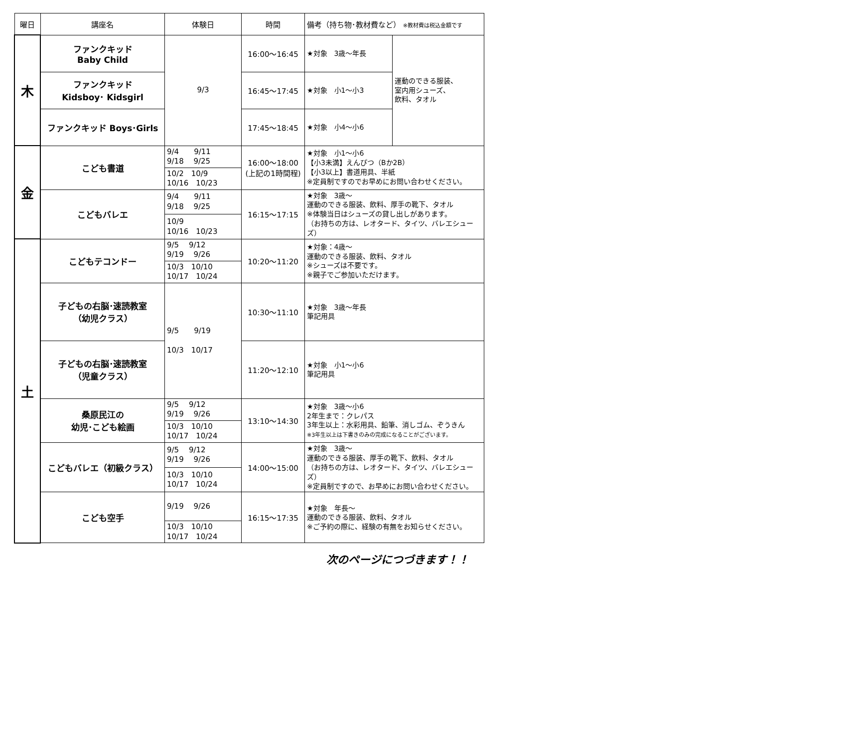| 曜日 | 講座名 | 体験日 | 時間 | 備考（持ち物･教材費など） ※教材費は税込金額です | |
| --- | --- | --- | --- | --- | --- |
| 木 | ファンクキッド Baby Child | 9/3 | 16:00～16:45 | ★対象 3歳～年長 | 運動のできる服装、 室内用シューズ、 飲料、タオル |
| | ファンクキッド Kidsboy･ Kidsgirl | | 16:45～17:45 | ★対象 小1～小3 | |
| | ファンクキッド Boys･Girls | | 17:45～18:45 | ★対象 小4～小6 | |
| 金 | こども書道 | 9/4 9/11 9/18 9/25 | 16:00～18:00 (上記の1時間程) | ★対象 小1～小6 【小3未満】えんぴつ（Bか2B） 【小3以上】書道用具、半紙 ※定員制ですのでお早めにお問い合わせください。 | |
| | | 10/2 10/9 10/16 10/23 | | | |
| | こどもバレエ | 9/4 9/11 9/18 9/25 | 16:15～17:15 | ★対象 3歳～ 運動のできる服装、飲料、厚手の靴下、タオル ※体験当日はシューズの貸し出しがあります。 （お持ちの方は、レオタード、タイツ、バレエシューズ） | |
| | | 10/9 10/16 10/23 | | | |
| 土 | こどもテコンドー | 9/5 9/12 9/19 9/26 | 10:20～11:20 | ★対象：4歳～ 運動のできる服装、飲料、タオル ※シューズは不要です。 ※親子でご参加いただけます。 | |
| | | 10/3 10/10 10/17 10/24 | | | |
| | 子どもの右脳･速読教室 （幼児クラス） | 9/5 9/19 10/3 10/17 | 10:30～11:10 | ★対象 3歳～年長 筆記用具 | |
| | 子どもの右脳･速読教室 （児童クラス） | | 11:20～12:10 | ★対象 小1～小6 筆記用具 | |
| | 桑原民江の 幼児･こども絵画 | 9/5 9/12 9/19 9/26 | 13:10～14:30 | ★対象 3歳～小6 2年生まで：クレパス 3年生以上：水彩用具、鉛筆、消しゴム、ぞうきん ※3年生以上は下書きのみの完成になることがございます。 | |
| | | 10/3 10/10 10/17 10/24 | | | |
| | こどもバレエ（初級クラス） | 9/5 9/12 9/19 9/26 | 14:00～15:00 | ★対象 3歳～ 運動のできる服装、厚手の靴下、飲料、タオル （お持ちの方は、レオタード、タイツ、バレエシューズ） ※定員制ですので、お早めにお問い合わせください。 | |
| | | 10/3 10/10 10/17 10/24 | | | |
| | こども空手 | 9/19 9/26 | 16:15～17:35 | ★対象 年長～ 運動のできる服装、飲料、タオル ※ご予約の際に、経験の有無をお知らせください。 | |
| | | 10/3 10/10 10/17 10/24 | | | |
次のページにつづきます！！